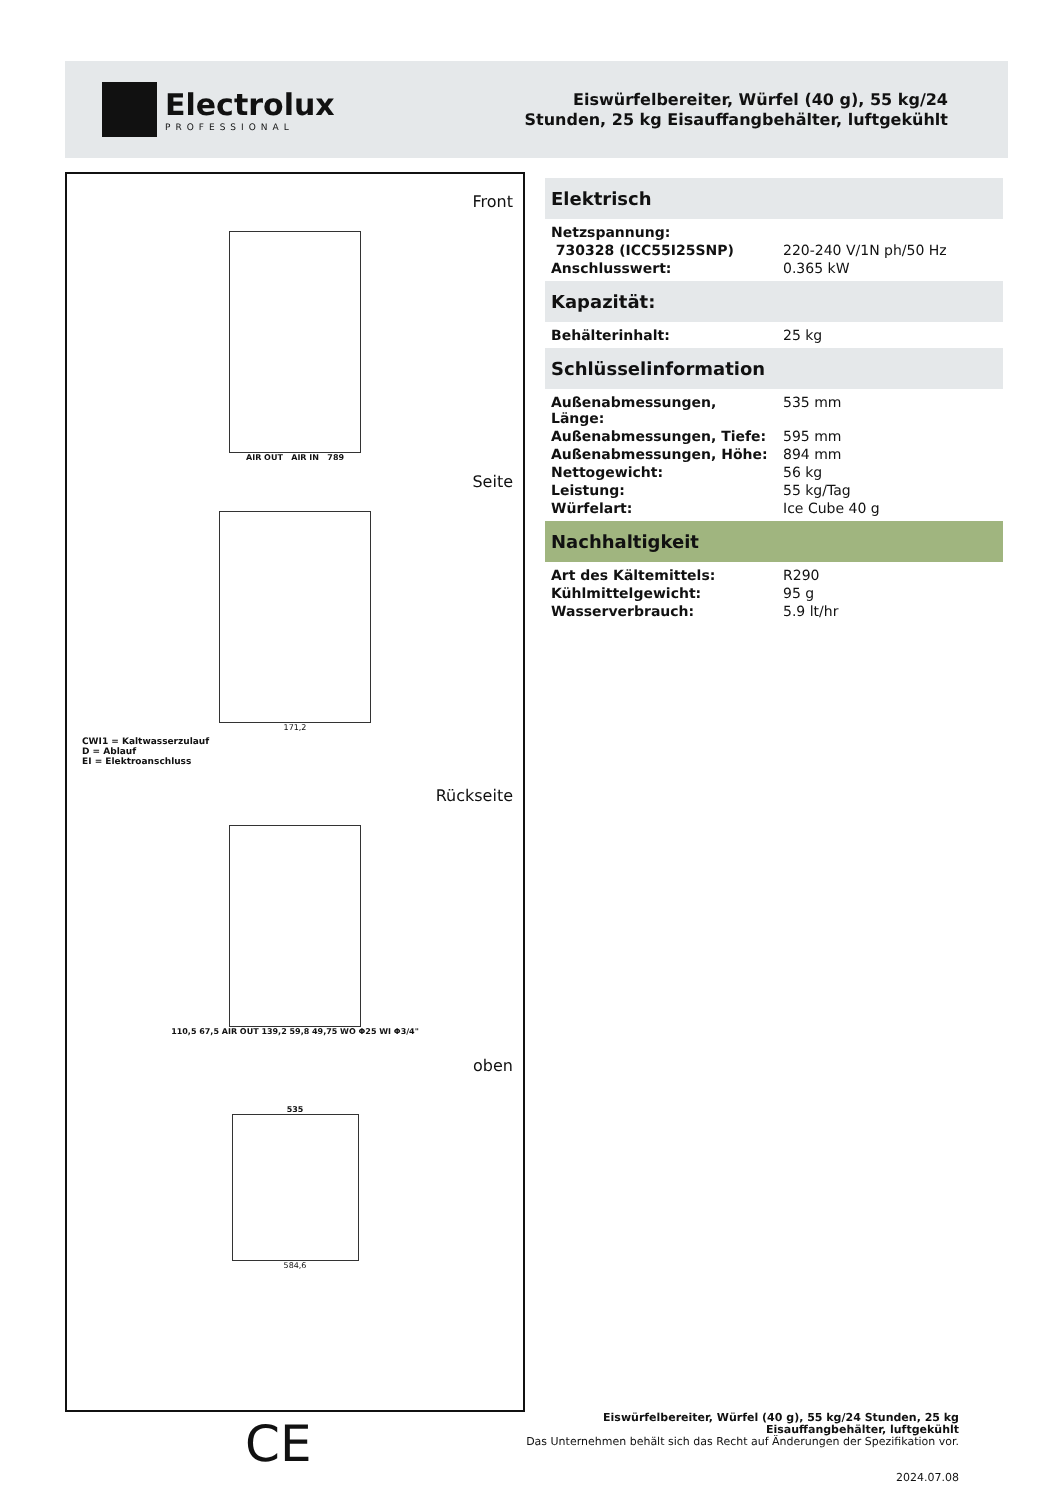Electrolux
PROFESSIONAL
Eiswürfelbereiter, Würfel (40 g), 55 kg/24
Stunden, 25 kg Eisauffangbehälter, luftgekühlt
Front
AIR OUT AIR IN 789
Seite
171,2
CWI1 = Kaltwasserzulauf
D = Ablauf
EI = Elektroanschluss
Rückseite
110,5 67,5 AIR OUT 139,2 59,8 49,75 WO Φ25 WI Φ3/4"
oben
535
584,6
Elektrisch
| Netzspannung: | |
| 730328 (ICC55I25SNP) | 220-240 V/1N ph/50 Hz |
| Anschlusswert: | 0.365 kW |
Kapazität:
| Behälterinhalt: | 25 kg |
Schlüsselinformation
| Außenabmessungen, Länge: | 535 mm |
| Außenabmessungen, Tiefe: | 595 mm |
| Außenabmessungen, Höhe: | 894 mm |
| Nettogewicht: | 56 kg |
| Leistung: | 55 kg/Tag |
| Würfelart: | Ice Cube 40 g |
Nachhaltigkeit
| Art des Kältemittels: | R290 |
| Kühlmittelgewicht: | 95 g |
| Wasserverbrauch: | 5.9 lt/hr |
CE
Eiswürfelbereiter, Würfel (40 g), 55 kg/24 Stunden, 25 kg
Eisauffangbehälter, luftgekühlt
Das Unternehmen behält sich das Recht auf Änderungen der Spezifikation vor.
2024.07.08